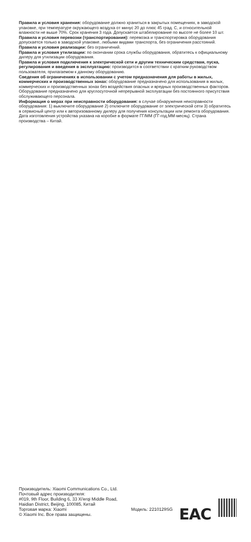Правила и условия хранения: оборудование должно храниться в закрытых помещениях, в заводской упаковке, при температуре окружающего воздуха от минус 20 до плюс 45 град. С, и относительной влажности не выше 70%. Срок хранения 3 года. Допускается штабелирование по высоте не более 10 шт.
Правила и условия перевозки (транспортирования): перевозка и транспортировка оборудования допускается только в заводской упаковке, любыми видами транспорта, без ограничения расстояний.
Правила и условия реализации: без ограничений.
Правила и условия утилизации: по окончании срока службы оборудования, обратитесь к официальному дилеру для утилизации оборудования.
Правила и условия подключения к электрической сети и другим техническим средствам, пуска, регулирования и введения в эксплуатацию: производится в соответствии с кратким руководством пользователя, прилагаемом к данному оборудованию.
Сведения об ограничениях в использовании с учетом предназначения для работы в жилых, коммерческих и производственных зонах: оборудование предназначено для использования в жилых, коммерческих и производственных зонах без воздействия опасных и вредных производственных факторов. Оборудование предназначено для круглосуточной непрерывной эксплуатации без постоянного присутствия обслуживающего персонала.
Информация о мерах при неисправности оборудования: в случае обнаружения неисправности оборудования: 1) выключите оборудование 2) отключите оборудование от электрической сети 3) обратитесь в сервисный центр или к авторизованному дилеру для получения консультации или ремонта оборудования.
Дата изготовления устройства указана на коробке в формате ГГ/ММ (ГГ-год,ММ-месяц). Страна производства – Китай.
Производитель: Xiaomi Communications Co., Ltd.
Почтовый адрес производителя:
#019, 9th Floor, Building 6, 33 Xi'erqi Middle Road,
Haidian District, Beijing, 100085, Китай
Торговая марка: Xiaomi
© Xiaomi Inc. Все права защищены.
Модель: 2210129SG
EAC